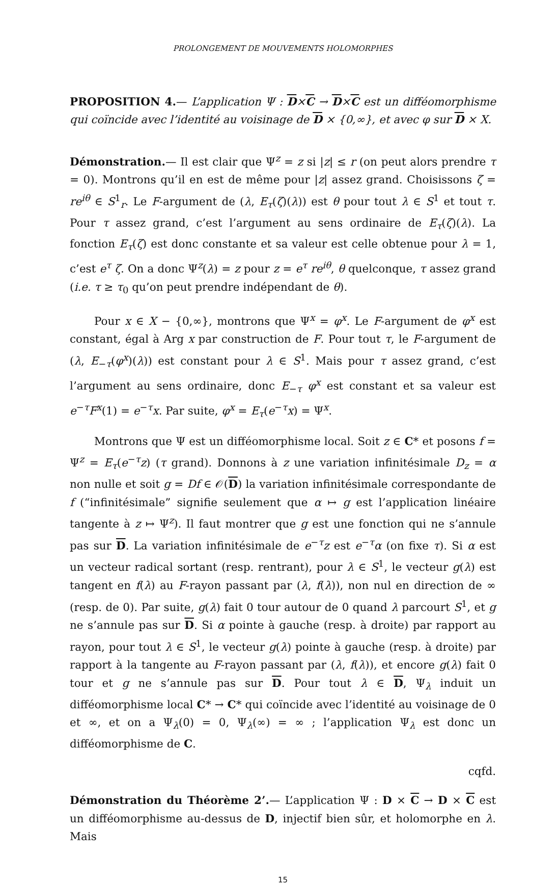PROLONGEMENT DE MOUVEMENTS HOLOMORPHES
PROPOSITION 4.— L’application Ψ : D×C → D×C est un difféomorphisme qui coïncide avec l’identité au voisinage de D × {0,∞}, et avec φ sur D × X.
Démonstration.— Il est clair que Ψ<sup>z</sup> = z si |z| ≤ r (on peut alors prendre τ = 0). Montrons qu’il en est de même pour |z| assez grand. Choisissons ζ = re<sup>iθ</sup> ∈ S<sup>1</sup><sub>r</sub>. Le F-argument de (λ, E<sub>τ</sub>(ζ)(λ)) est θ pour tout λ ∈ S<sup>1</sup> et tout τ. Pour τ assez grand, c’est l’argument au sens ordinaire de E<sub>τ</sub>(ζ)(λ). La fonction E<sub>τ</sub>(ζ) est donc constante et sa valeur est celle obtenue pour λ = 1, c’est e<sup>τ</sup> ζ. On a donc Ψ<sup>z</sup>(λ) = z pour z = e<sup>τ</sup> re<sup>iθ</sup>, θ quelconque, τ assez grand (i.e. τ ≥ τ<sub>0</sub> qu’on peut prendre indépendant de θ).
Pour x ∈ X − {0,∞}, montrons que Ψ<sup>x</sup> = φ<sup>x</sup>. Le F-argument de φ<sup>x</sup> est constant, égal à Arg x par construction de F. Pour tout τ, le F-argument de (λ, E<sub>−τ</sub>(φ<sup>x</sup>)(λ)) est constant pour λ ∈ S<sup>1</sup>. Mais pour τ assez grand, c’est l’argument au sens ordinaire, donc E<sub>−τ</sub> φ<sup>x</sup> est constant et sa valeur est e<sup>−τ</sup>F<sup>x</sup>(1) = e<sup>−τ</sup>x. Par suite, φ<sup>x</sup> = E<sub>τ</sub>(e<sup>−τ</sup>x) = Ψ<sup>x</sup>.
Montrons que Ψ est un difféomorphisme local. Soit z ∈ C* et posons f = Ψ<sup>z</sup> = E<sub>τ</sub>(e<sup>−τ</sup>z) (τ grand). Donnons à z une variation infinitésimale D<sub>z</sub> = α non nulle et soit g = Df ∈ 𝒪(D) la variation infinitésimale correspondante de f (“infinitésimale” signifie seulement que α ↦ g est l’application linéaire tangente à z ↦ Ψ<sup>z</sup>). Il faut montrer que g est une fonction qui ne s’annule pas sur D. La variation infinitésimale de e<sup>−τ</sup>z est e<sup>−τ</sup>α (on fixe τ). Si α est un vecteur radical sortant (resp. rentrant), pour λ ∈ S<sup>1</sup>, le vecteur g(λ) est tangent en f(λ) au F-rayon passant par (λ, f(λ)), non nul en direction de ∞ (resp. de 0). Par suite, g(λ) fait 0 tour autour de 0 quand λ parcourt S<sup>1</sup>, et g ne s’annule pas sur D. Si α pointe à gauche (resp. à droite) par rapport au rayon, pour tout λ ∈ S<sup>1</sup>, le vecteur g(λ) pointe à gauche (resp. à droite) par rapport à la tangente au F-rayon passant par (λ, f(λ)), et encore g(λ) fait 0 tour et g ne s’annule pas sur D. Pour tout λ ∈ D, Ψ<sub>λ</sub> induit un difféomorphisme local C* → C* qui coïncide avec l’identité au voisinage de 0 et ∞, et on a Ψ<sub>λ</sub>(0) = 0, Ψ<sub>λ</sub>(∞) = ∞ ; l’application Ψ<sub>λ</sub> est donc un difféomorphisme de C.
cqfd.
Démonstration du Théorème 2’.— L’application Ψ : D × C → D × C est un difféomorphisme au-dessus de D, injectif bien sûr, et holomorphe en λ. Mais
15